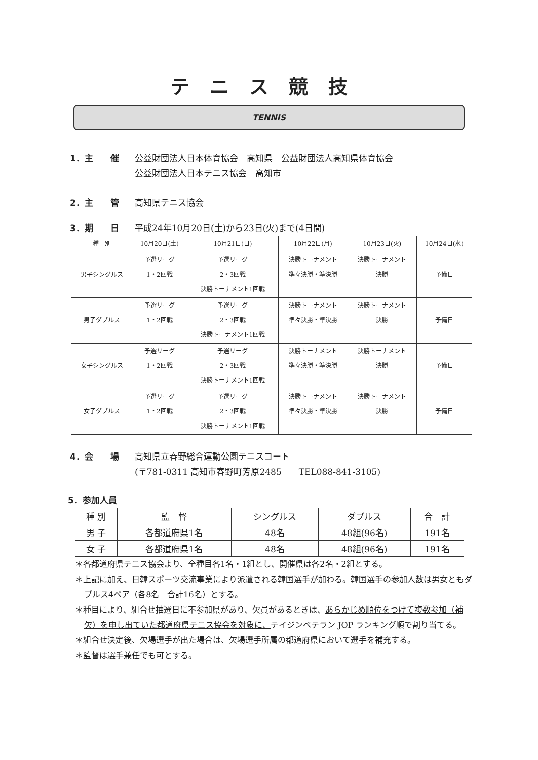テニス競技
TENNIS
1．主　　催 公益財団法人日本体育協会　高知県　公益財団法人高知県体育協会
公益財団法人日本テニス協会　高知市
2．主　　管 高知県テニス協会
3．期　　日 平成24年10月20日(土)から23日(火)まで(4日間)
| 種 別 | 10月20日(土) | 10月21日(日) | 10月22日(月) | 10月23日(火) | 10月24日(水) |
| --- | --- | --- | --- | --- | --- |
| 男子シングルス | 予選リーグ 1・2回戦 | 予選リーグ 2・3回戦 決勝トーナメント1回戦 | 決勝トーナメント 準々決勝・準決勝 | 決勝トーナメント 決勝 | 予備日 |
| 男子ダブルス | 予選リーグ 1・2回戦 | 予選リーグ 2・3回戦 決勝トーナメント1回戦 | 決勝トーナメント 準々決勝・準決勝 | 決勝トーナメント 決勝 | 予備日 |
| 女子シングルス | 予選リーグ 1・2回戦 | 予選リーグ 2・3回戦 決勝トーナメント1回戦 | 決勝トーナメント 準々決勝・準決勝 | 決勝トーナメント 決勝 | 予備日 |
| 女子ダブルス | 予選リーグ 1・2回戦 | 予選リーグ 2・3回戦 決勝トーナメント1回戦 | 決勝トーナメント 準々決勝・準決勝 | 決勝トーナメント 決勝 | 予備日 |
4．会　　場 高知県立春野総合運動公園テニスコート
(〒781-0311 高知市春野町芳原2485　　TEL088-841-3105)
5．参加人員
| 種 別 | 監 督 | シングルス | ダブルス | 合 計 |
| --- | --- | --- | --- | --- |
| 男 子 | 各都道府県1名 | 48名 | 48組(96名) | 191名 |
| 女 子 | 各都道府県1名 | 48名 | 48組(96名) | 191名 |
＊各都道府県テニス協会より、全種目各1名・1組とし、開催県は各2名・2組とする。
＊上記に加え、日韓スポーツ交流事業により派遣される韓国選手が加わる。韓国選手の参加人数は男女ともダブルス4ペア（各8名　合計16名）とする。
＊種目により、組合せ抽選日に不参加県があり、欠員があるときは、あらかじめ順位をつけて複数参加（補欠）を申し出ていた都道府県テニス協会を対象に、テイジンベテラン JOP ランキング順で割り当てる。
＊組合せ決定後、欠場選手が出た場合は、欠場選手所属の都道府県において選手を補充する。
＊監督は選手兼任でも可とする。